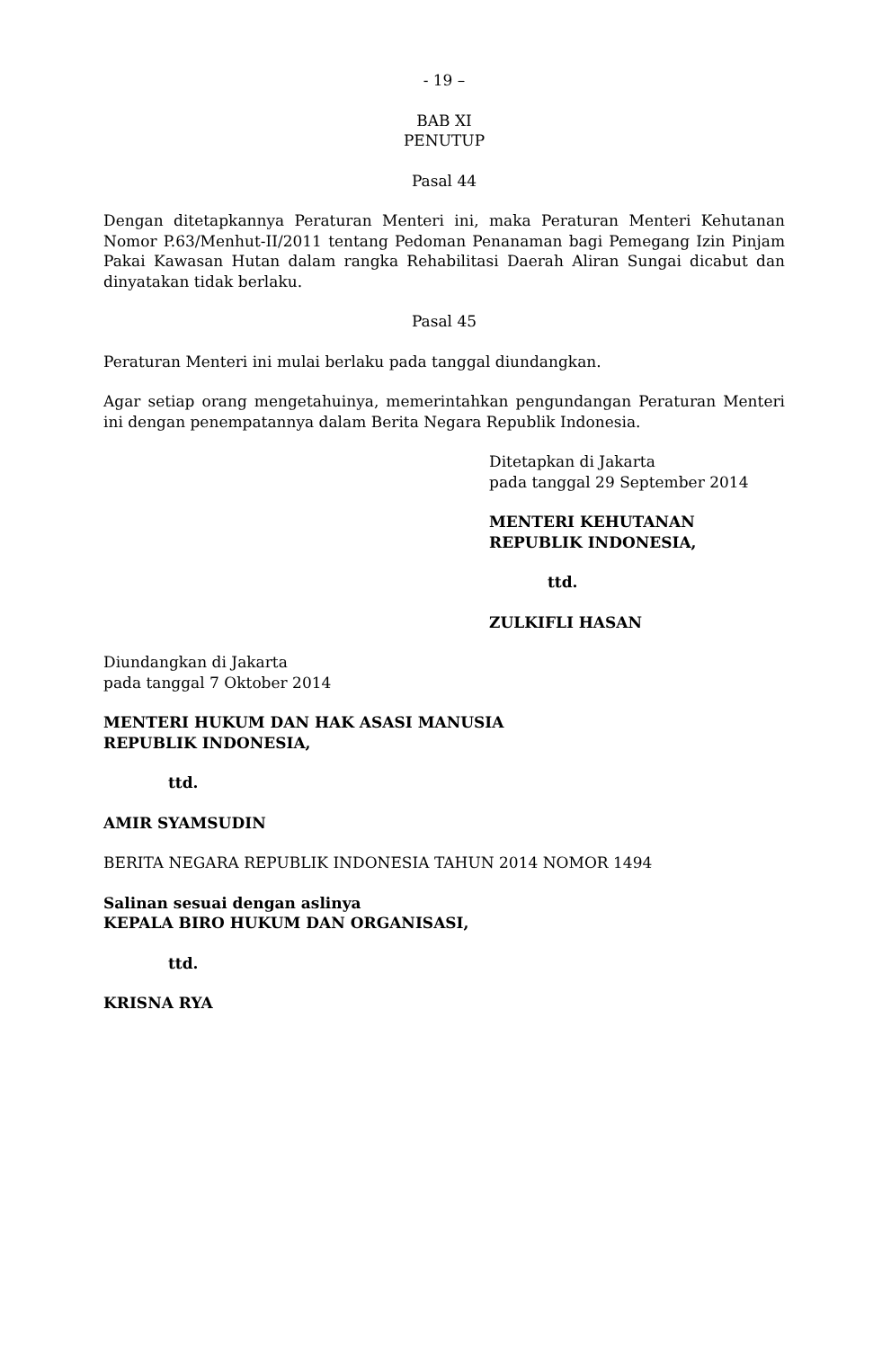- 19 –
BAB XI
PENUTUP
Pasal 44
Dengan ditetapkannya Peraturan Menteri ini, maka Peraturan Menteri Kehutanan Nomor P.63/Menhut-II/2011 tentang Pedoman Penanaman bagi Pemegang Izin Pinjam Pakai Kawasan Hutan dalam rangka Rehabilitasi Daerah Aliran Sungai dicabut dan dinyatakan tidak berlaku.
Pasal 45
Peraturan Menteri ini mulai berlaku pada tanggal diundangkan.
Agar setiap orang mengetahuinya, memerintahkan pengundangan Peraturan Menteri ini dengan penempatannya dalam Berita Negara Republik Indonesia.
Ditetapkan di Jakarta
pada tanggal 29 September 2014
MENTERI KEHUTANAN
REPUBLIK INDONESIA,
ttd.
ZULKIFLI HASAN
Diundangkan di Jakarta
pada tanggal 7 Oktober 2014
MENTERI HUKUM DAN HAK ASASI MANUSIA
REPUBLIK INDONESIA,
ttd.
AMIR SYAMSUDIN
BERITA NEGARA REPUBLIK INDONESIA TAHUN 2014 NOMOR 1494
Salinan sesuai dengan aslinya
KEPALA BIRO HUKUM DAN ORGANISASI,
ttd.
KRISNA RYA